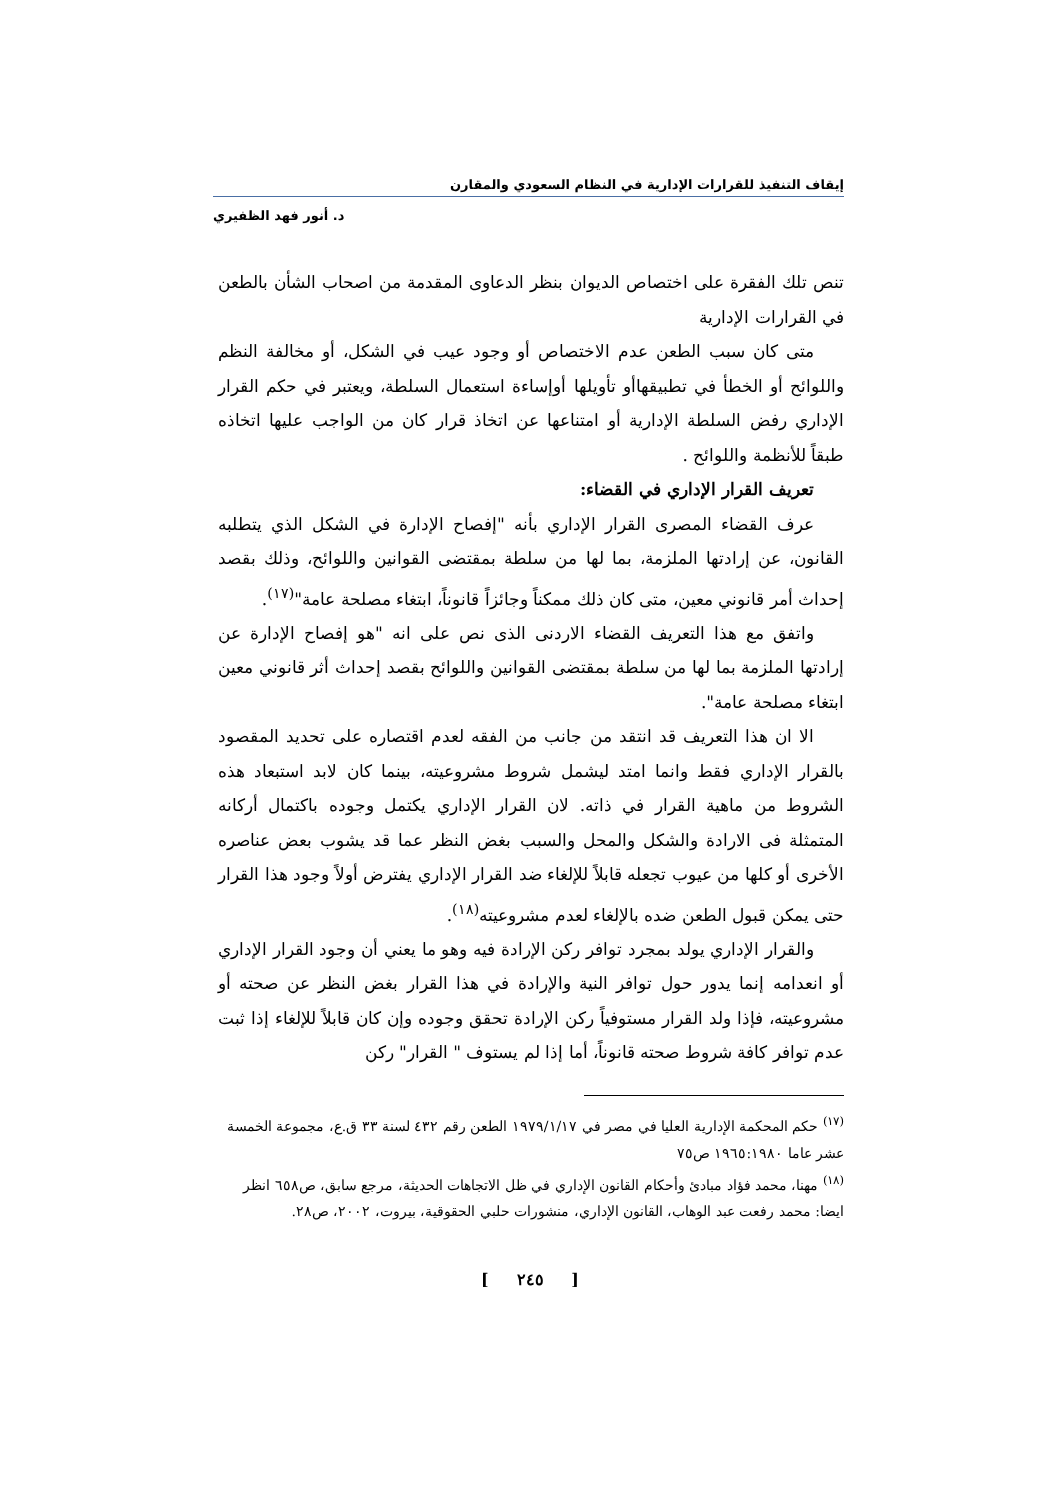إيقاف التنفيذ للقرارات الإدارية في النظام السعودي والمقارن
د. أنور فهد الظفيري
تنص تلك الفقرة على اختصاص الديوان بنظر الدعاوى المقدمة من اصحاب الشأن بالطعن في القرارات الإدارية
متى كان سبب الطعن عدم الاختصاص أو وجود عيب في الشكل، أو مخالفة النظم واللوائح أو الخطأ في تطبيقهاأو تأويلها أوإساءة استعمال السلطة، ويعتبر في حكم القرار الإداري رفض السلطة الإدارية أو امتناعها عن اتخاذ قرار كان من الواجب عليها اتخاذه طبقاً للأنظمة واللوائح .
تعريف القرار الإداري في القضاء:
عرف القضاء المصرى القرار الإداري بأنه "إفصاح الإدارة في الشكل الذي يتطلبه القانون، عن إرادتها الملزمة، بما لها من سلطة بمقتضى القوانين واللوائح، وذلك بقصد إحداث أمر قانوني معين، متى كان ذلك ممكناً وجائزاً قانوناً، ابتغاء مصلحة عامة"<sup>(١٧)</sup>.
واتفق مع هذا التعريف القضاء الاردنى الذى نص على انه "هو إفصاح الإدارة عن إرادتها الملزمة بما لها من سلطة بمقتضى القوانين واللوائح بقصد إحداث أثر قانوني معين ابتغاء مصلحة عامة".
الا ان هذا التعريف قد انتقد من جانب من الفقه لعدم اقتصاره على تحديد المقصود بالقرار الإداري فقط وانما امتد ليشمل شروط مشروعيته، بينما كان لابد استبعاد هذه الشروط من ماهية القرار في ذاته. لان القرار الإداري يكتمل وجوده باكتمال أركانه المتمثلة فى الارادة والشكل والمحل والسبب بغض النظر عما قد يشوب بعض عناصره الأخرى أو كلها من عيوب تجعله قابلاً للإلغاء ضد القرار الإداري يفترض أولاً وجود هذا القرار حتى يمكن قبول الطعن ضده بالإلغاء لعدم مشروعيته<sup>(١٨)</sup>.
والقرار الإداري يولد بمجرد توافر ركن الإرادة فيه وهو ما يعني أن وجود القرار الإداري أو انعدامه إنما يدور حول توافر النية والإرادة في هذا القرار بغض النظر عن صحته أو مشروعيته، فإذا ولد القرار مستوفياً ركن الإرادة تحقق وجوده وإن كان قابلاً للإلغاء إذا ثبت عدم توافر كافة شروط صحته قانوناً، أما إذا لم يستوف " القرار" ركن
<sup>(١٧)</sup> حكم المحكمة الإدارية العليا في مصر في ١٩٧٩/١/١٧ الطعن رقم ٤٣٢ لسنة ٣٣ ق.ع، مجموعة الخمسة عشر عاما ١٩٦٥:١٩٨٠ ص٧٥
<sup>(١٨)</sup> مهنا، محمد فؤاد مبادئ وأحكام القانون الإداري في ظل الاتجاهات الحديثة، مرجع سابق، ص٦٥٨ انظر ايضا: محمد رفعت عبد الوهاب، القانون الإداري، منشورات حلبي الحقوقية، بيروت، ٢٠٠٢، ص٢٨.
[ ٢٤٥ ]